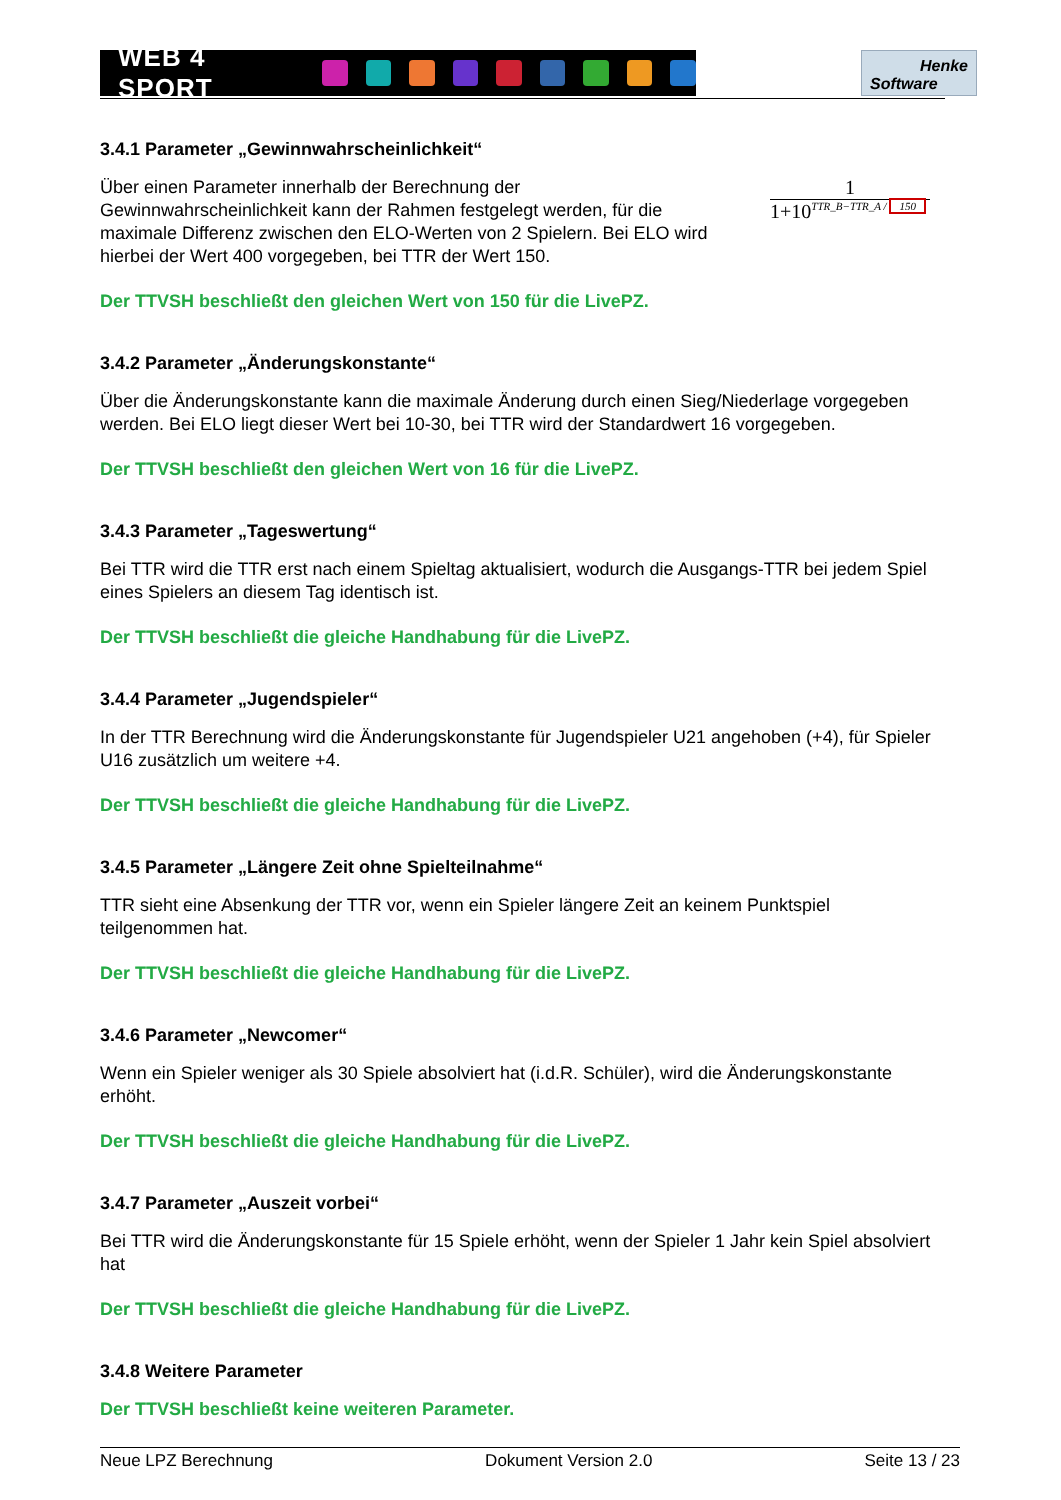WEB 4 SPORT
Henke
Software
3.4.1 Parameter „Gewinnwahrscheinlichkeit“
Über einen Parameter innerhalb der Berechnung der Gewinnwahrscheinlichkeit kann der Rahmen festgelegt werden, für die maximale Differenz zwischen den ELO-Werten von 2 Spielern. Bei ELO wird hierbei der Wert 400 vorgegeben, bei TTR der Wert 150.
1
1+10<sup>TTR_B−TTR_A / 150</sup>
Der TTVSH beschließt den gleichen Wert von 150 für die LivePZ.
3.4.2 Parameter „Änderungskonstante“
Über die Änderungskonstante kann die maximale Änderung durch einen Sieg/Niederlage vorgegeben werden. Bei ELO liegt dieser Wert bei 10-30, bei TTR wird der Standardwert 16 vorgegeben.
Der TTVSH beschließt den gleichen Wert von 16 für die LivePZ.
3.4.3 Parameter „Tageswertung“
Bei TTR wird die TTR erst nach einem Spieltag aktualisiert, wodurch die Ausgangs-TTR bei jedem Spiel eines Spielers an diesem Tag identisch ist.
Der TTVSH beschließt die gleiche Handhabung für die LivePZ.
3.4.4 Parameter „Jugendspieler“
In der TTR Berechnung wird die Änderungskonstante für Jugendspieler U21 angehoben (+4), für Spieler U16 zusätzlich um weitere +4.
Der TTVSH beschließt die gleiche Handhabung für die LivePZ.
3.4.5 Parameter „Längere Zeit ohne Spielteilnahme“
TTR sieht eine Absenkung der TTR vor, wenn ein Spieler längere Zeit an keinem Punktspiel teilgenommen hat.
Der TTVSH beschließt die gleiche Handhabung für die LivePZ.
3.4.6 Parameter „Newcomer“
Wenn ein Spieler weniger als 30 Spiele absolviert hat (i.d.R. Schüler), wird die Änderungskonstante erhöht.
Der TTVSH beschließt die gleiche Handhabung für die LivePZ.
3.4.7 Parameter „Auszeit vorbei“
Bei TTR wird die Änderungskonstante für 15 Spiele erhöht, wenn der Spieler 1 Jahr kein Spiel absolviert hat
Der TTVSH beschließt die gleiche Handhabung für die LivePZ.
3.4.8 Weitere Parameter
Der TTVSH beschließt keine weiteren Parameter.
Neue LPZ Berechnung Dokument Version 2.0 Seite 13 / 23